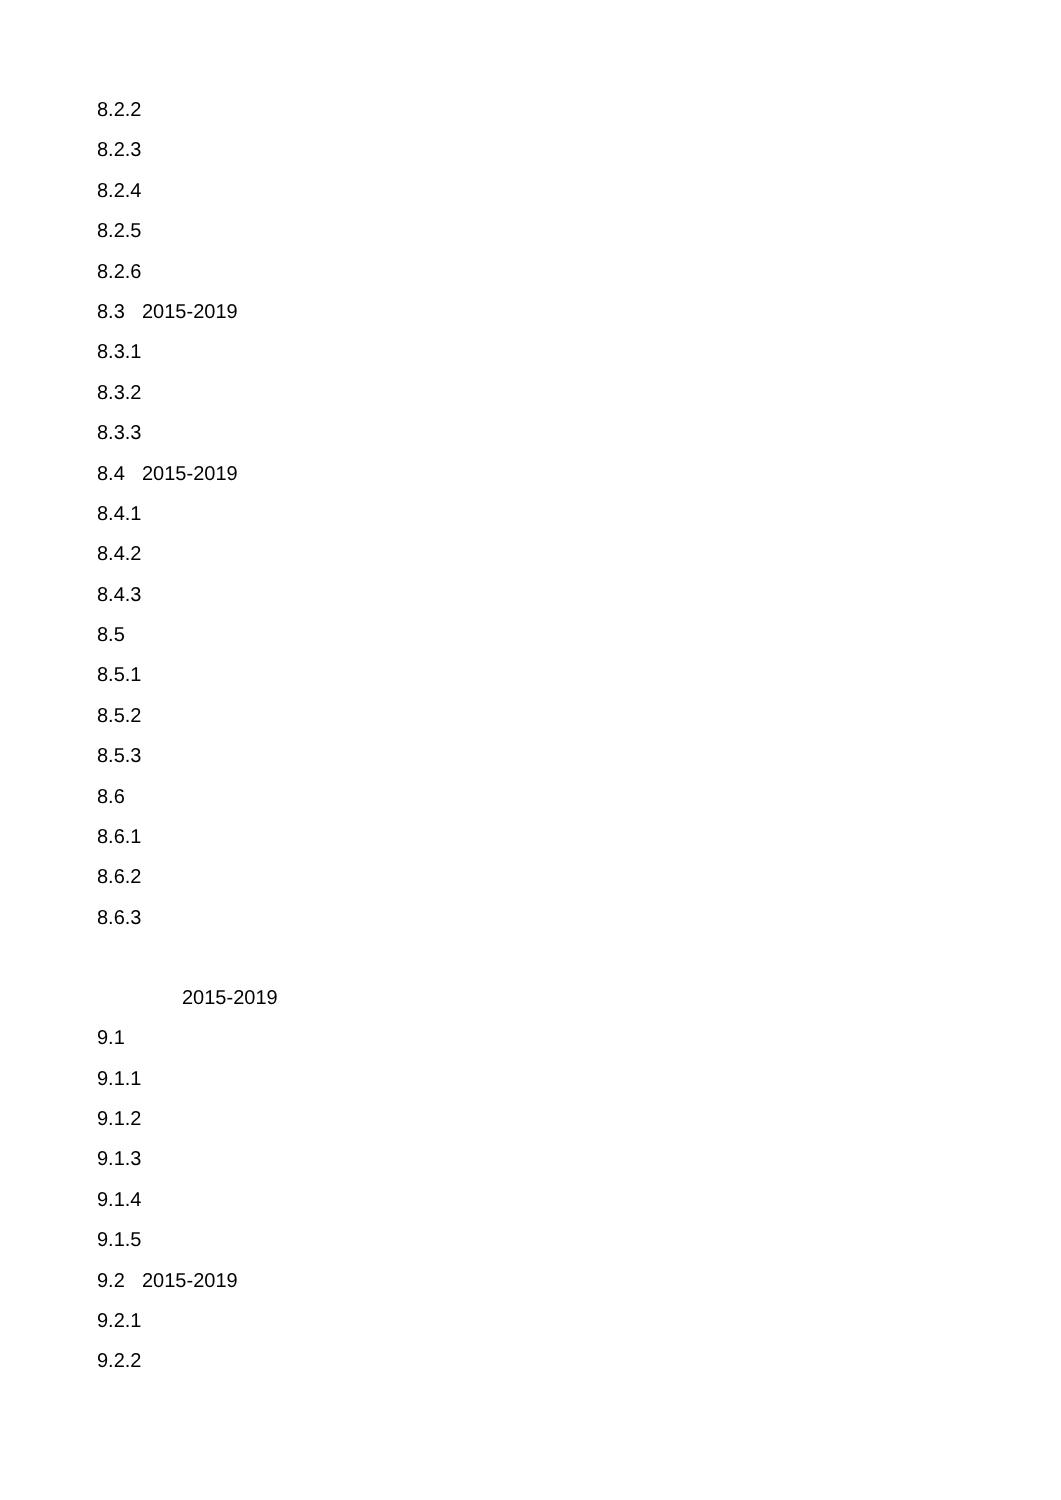8.2.2
8.2.3
8.2.4
8.2.5
8.2.6
8.3 2015-2019
8.3.1
8.3.2
8.3.3
8.4 2015-2019
8.4.1
8.4.2
8.4.3
8.5
8.5.1
8.5.2
8.5.3
8.6
8.6.1
8.6.2
8.6.3
2015-2019
9.1
9.1.1
9.1.2
9.1.3
9.1.4
9.1.5
9.2 2015-2019
9.2.1
9.2.2